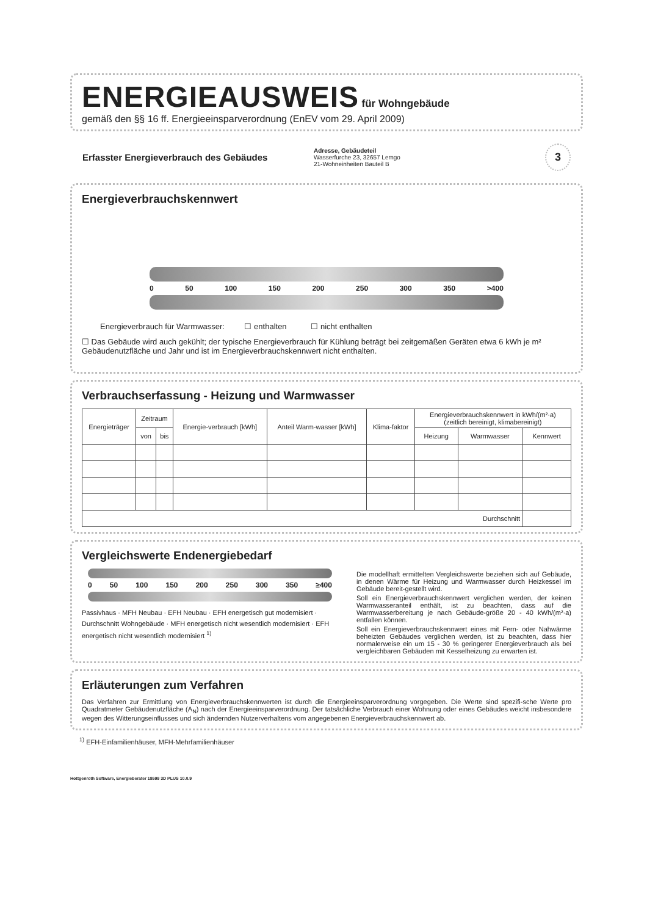ENERGIEAUSWEIS
für Wohngebäude
gemäß den §§ 16 ff. Energieeinsparverordnung (EnEV vom 29. April 2009)
Erfasster Energieverbrauch des Gebäudes
Adresse, Gebäudeteil
Wasserfurche 23, 32657 Lemgo
21-Wohneinheiten Bauteil B
3
Energieverbrauchskennwert
0 50 100 150 200 250 300 350 >400
Energieverbrauch für Warmwasser: ☐ enthalten ☐ nicht enthalten
☐ Das Gebäude wird auch gekühlt; der typische Energieverbrauch für Kühlung beträgt bei zeitgemäßen Geräten etwa 6 kWh je m² Gebäudenutzfläche und Jahr und ist im Energieverbrauchskennwert nicht enthalten.
Verbrauchserfassung - Heizung und Warmwasser
| Energieträger | Zeitraum | | Energie-verbrauch [kWh] | Anteil Warm-wasser [kWh] | Klima-faktor | Energieverbrauchskennwert in kWh/(m²·a) (zeitlich bereinigt, klimabereinigt) | | |
| --- | --- | --- | --- | --- | --- | --- | --- | --- |
| | von | bis | | | | Heizung | Warmwasser | Kennwert |
| Durchschnitt | | | | | | | | |
Vergleichswerte Endenergiebedarf
0 50 100 150 200 250 300 350 ≥400
Passivhaus · MFH Neubau · EFH Neubau · EFH energetisch gut modernisiert · Durchschnitt Wohngebäude · MFH energetisch nicht wesentlich modernisiert · EFH energetisch nicht wesentlich modernisiert <sup>1)</sup>
Die modellhaft ermittelten Vergleichswerte beziehen sich auf Gebäude, in denen Wärme für Heizung und Warmwasser durch Heizkessel im Gebäude bereit-gestellt wird.
Soll ein Energieverbrauchskennwert verglichen werden, der keinen Warmwasseranteil enthält, ist zu beachten, dass auf die Warmwasserbereitung je nach Gebäude-größe 20 - 40 kWh/(m²·a) entfallen können.
Soll ein Energieverbrauchskennwert eines mit Fern- oder Nahwärme beheizten Gebäudes verglichen werden, ist zu beachten, dass hier normalerweise ein um 15 - 30 % geringerer Energieverbrauch als bei vergleichbaren Gebäuden mit Kesselheizung zu erwarten ist.
Erläuterungen zum Verfahren
Das Verfahren zur Ermittlung von Energieverbrauchskennwerten ist durch die Energieeinsparverordnung vorgegeben. Die Werte sind spezifi-sche Werte pro Quadratmeter Gebäudenutzfläche (A<sub>N</sub>) nach der Energieeinsparverordnung. Der tatsächliche Verbrauch einer Wohnung oder eines Gebäudes weicht insbesondere wegen des Witterungseinflusses und sich ändernden Nutzerverhaltens vom angegebenen Energieverbrauchskennwert ab.
<sup>1)</sup> EFH-Einfamilienhäuser, MFH-Mehrfamilienhäuser
Hottgenroth Software, Energieberater 18599 3D PLUS 10.0.9